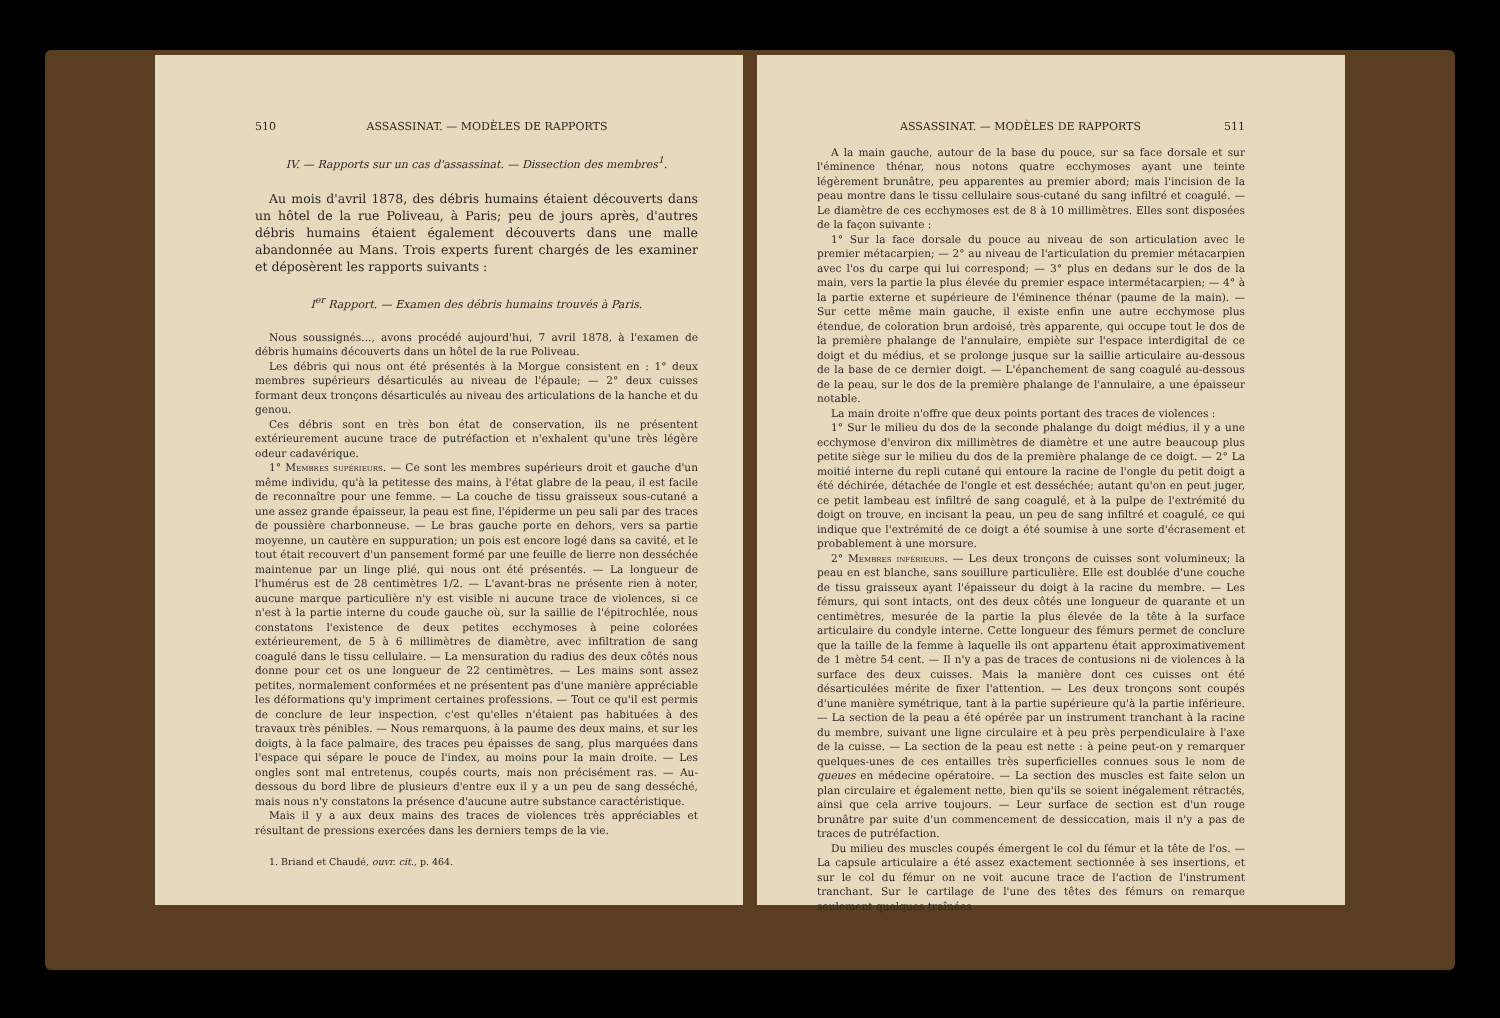510 ASSASSINAT. — MODÈLES DE RAPPORTS
IV. — Rapports sur un cas d'assassinat. — Dissection des membres<sup>1</sup>.
Au mois d'avril 1878, des débris humains étaient découverts dans un hôtel de la rue Poliveau, à Paris; peu de jours après, d'autres débris humains étaient également découverts dans une malle abandonnée au Mans. Trois experts furent chargés de les examiner et déposèrent les rapports suivants :
I<sup>er</sup> Rapport. — Examen des débris humains trouvés à Paris.
Nous soussignés..., avons procédé aujourd'hui, 7 avril 1878, à l'examen de débris humains découverts dans un hôtel de la rue Poliveau.
Les débris qui nous ont été présentés à la Morgue consistent en : 1° deux membres supérieurs désarticulés au niveau de l'épaule; — 2° deux cuisses formant deux tronçons désarticulés au niveau des articulations de la hanche et du genou.
Ces débris sont en très bon état de conservation, ils ne présentent extérieurement aucune trace de putréfaction et n'exhalent qu'une très légère odeur cadavérique.
1° Membres supérieurs. — Ce sont les membres supérieurs droit et gauche d'un même individu, qu'à la petitesse des mains, à l'état glabre de la peau, il est facile de reconnaître pour une femme. — La couche de tissu graisseux sous-cutané a une assez grande épaisseur, la peau est fine, l'épiderme un peu sali par des traces de poussière charbonneuse. — Le bras gauche porte en dehors, vers sa partie moyenne, un cautère en suppuration; un pois est encore logé dans sa cavité, et le tout était recouvert d'un pansement formé par une feuille de lierre non desséchée maintenue par un linge plié, qui nous ont été présentés. — La longueur de l'humérus est de 28 centimètres 1/2. — L'avant-bras ne présente rien à noter, aucune marque particulière n'y est visible ni aucune trace de violences, si ce n'est à la partie interne du coude gauche où, sur la saillie de l'épitrochlée, nous constatons l'existence de deux petites ecchymoses à peine colorées extérieurement, de 5 à 6 millimètres de diamètre, avec infiltration de sang coagulé dans le tissu cellulaire. — La mensuration du radius des deux côtés nous donne pour cet os une longueur de 22 centimètres. — Les mains sont assez petites, normalement conformées et ne présentent pas d'une manière appréciable les déformations qu'y impriment certaines professions. — Tout ce qu'il est permis de conclure de leur inspection, c'est qu'elles n'étaient pas habituées à des travaux très pénibles. — Nous remarquons, à la paume des deux mains, et sur les doigts, à la face palmaire, des traces peu épaisses de sang, plus marquées dans l'espace qui sépare le pouce de l'index, au moins pour la main droite. — Les ongles sont mal entretenus, coupés courts, mais non précisément ras. — Au-dessous du bord libre de plusieurs d'entre eux il y a un peu de sang desséché, mais nous n'y constatons la présence d'aucune autre substance caractéristique.
Mais il y a aux deux mains des traces de violences très appréciables et résultant de pressions exercées dans les derniers temps de la vie.
1. Briand et Chaudé, ouvr. cit., p. 464.
ASSASSINAT. — MODÈLES DE RAPPORTS 511
A la main gauche, autour de la base du pouce, sur sa face dorsale et sur l'éminence thénar, nous notons quatre ecchymoses ayant une teinte légèrement brunâtre, peu apparentes au premier abord; mais l'incision de la peau montre dans le tissu cellulaire sous-cutané du sang infiltré et coagulé. — Le diamètre de ces ecchymoses est de 8 à 10 millimètres. Elles sont disposées de la façon suivante :
1° Sur la face dorsale du pouce au niveau de son articulation avec le premier métacarpien; — 2° au niveau de l'articulation du premier métacarpien avec l'os du carpe qui lui correspond; — 3° plus en dedans sur le dos de la main, vers la partie la plus élevée du premier espace intermétacarpien; — 4° à la partie externe et supérieure de l'éminence thénar (paume de la main). — Sur cette même main gauche, il existe enfin une autre ecchymose plus étendue, de coloration brun ardoisé, très apparente, qui occupe tout le dos de la première phalange de l'annulaire, empiète sur l'espace interdigital de ce doigt et du médius, et se prolonge jusque sur la saillie articulaire au-dessous de la base de ce dernier doigt. — L'épanchement de sang coagulé au-dessous de la peau, sur le dos de la première phalange de l'annulaire, a une épaisseur notable.
La main droite n'offre que deux points portant des traces de violences :
1° Sur le milieu du dos de la seconde phalange du doigt médius, il y a une ecchymose d'environ dix millimètres de diamètre et une autre beaucoup plus petite siège sur le milieu du dos de la première phalange de ce doigt. — 2° La moitié interne du repli cutané qui entoure la racine de l'ongle du petit doigt a été déchirée, détachée de l'ongle et est desséchée; autant qu'on en peut juger, ce petit lambeau est infiltré de sang coagulé, et à la pulpe de l'extrémité du doigt on trouve, en incisant la peau, un peu de sang infiltré et coagulé, ce qui indique que l'extrémité de ce doigt a été soumise à une sorte d'écrasement et probablement à une morsure.
2° Membres inférieurs. — Les deux tronçons de cuisses sont volumineux; la peau en est blanche, sans souillure particulière. Elle est doublée d'une couche de tissu graisseux ayant l'épaisseur du doigt à la racine du membre. — Les fémurs, qui sont intacts, ont des deux côtés une longueur de quarante et un centimètres, mesurée de la partie la plus élevée de la tête à la surface articulaire du condyle interne. Cette longueur des fémurs permet de conclure que la taille de la femme à laquelle ils ont appartenu était approximativement de 1 mètre 54 cent. — Il n'y a pas de traces de contusions ni de violences à la surface des deux cuisses. Mais la manière dont ces cuisses ont été désarticulées mérite de fixer l'attention. — Les deux tronçons sont coupés d'une manière symétrique, tant à la partie supérieure qu'à la partie inférieure. — La section de la peau a été opérée par un instrument tranchant à la racine du membre, suivant une ligne circulaire et à peu près perpendiculaire à l'axe de la cuisse. — La section de la peau est nette : à peine peut-on y remarquer quelques-unes de ces entailles très superficielles connues sous le nom de queues en médecine opératoire. — La section des muscles est faite selon un plan circulaire et également nette, bien qu'ils se soient inégalement rétractés, ainsi que cela arrive toujours. — Leur surface de section est d'un rouge brunâtre par suite d'un commencement de dessiccation, mais il n'y a pas de traces de putréfaction.
Du milieu des muscles coupés émergent le col du fémur et la tête de l'os. — La capsule articulaire a été assez exactement sectionnée à ses insertions, et sur le col du fémur on ne voit aucune trace de l'action de l'instrument tranchant. Sur le cartilage de l'une des têtes des fémurs on remarque seulement quelques traînées